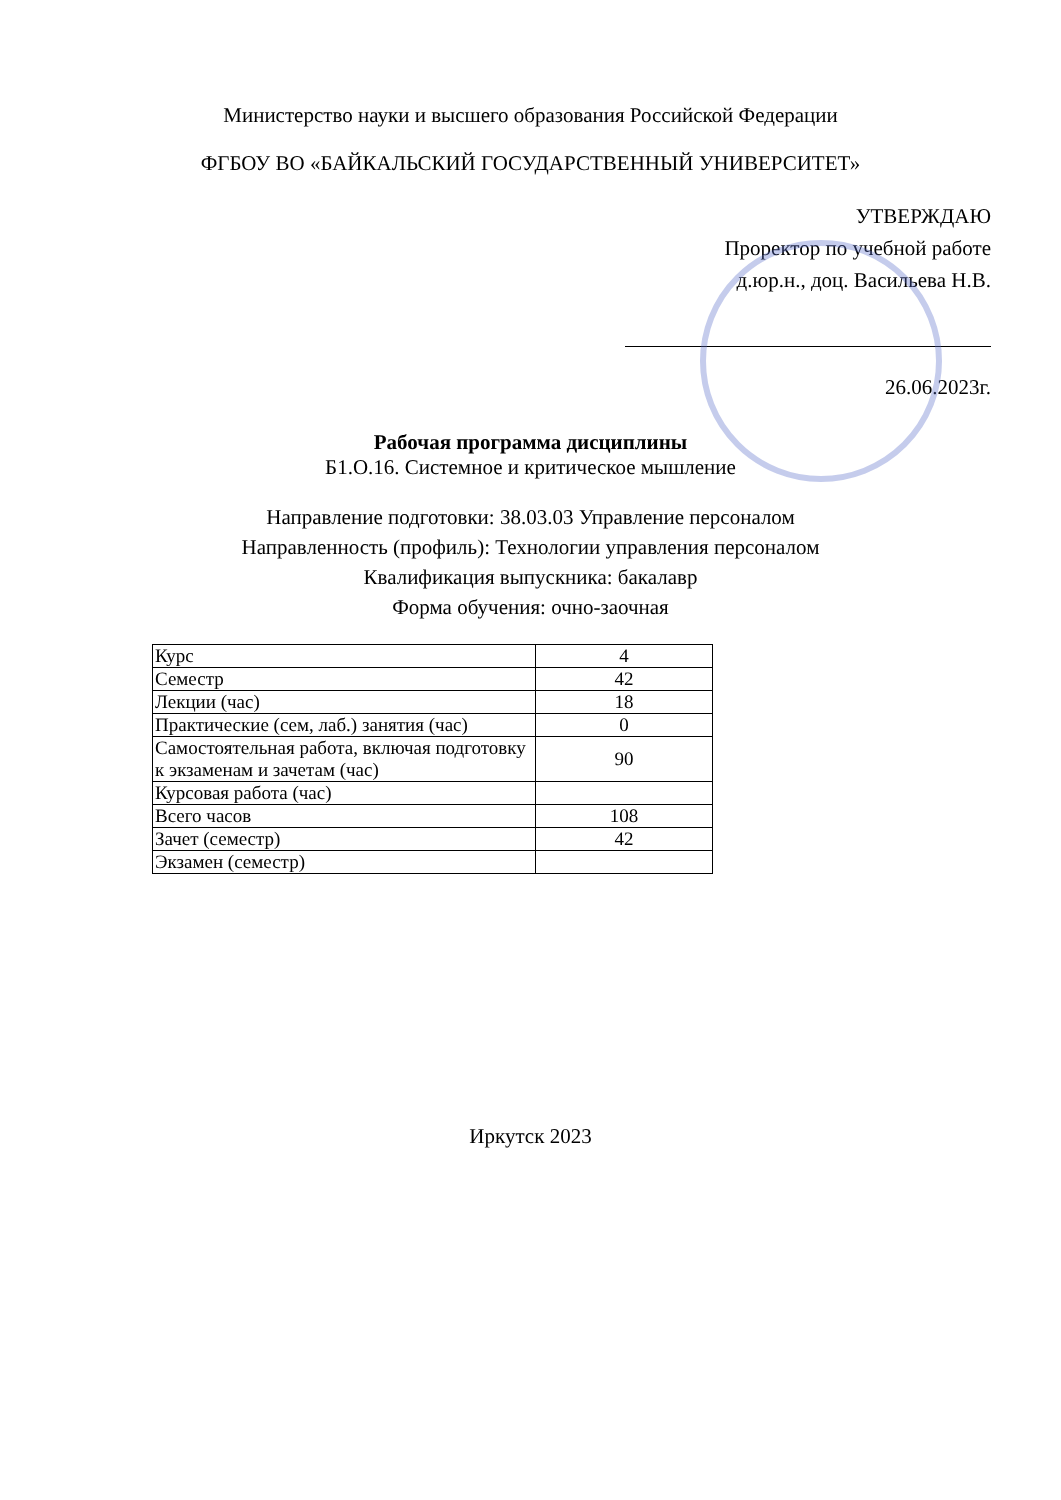Министерство науки и высшего образования Российской Федерации
ФГБОУ ВО «БАЙКАЛЬСКИЙ ГОСУДАРСТВЕННЫЙ УНИВЕРСИТЕТ»
УТВЕРЖДАЮ
Проректор по учебной работе
д.юр.н., доц. Васильева Н.В.
26.06.2023г.
Рабочая программа дисциплины
Б1.О.16. Системное и критическое мышление
Направление подготовки: 38.03.03 Управление персоналом
Направленность (профиль): Технологии управления персоналом
Квалификация выпускника: бакалавр
Форма обучения: очно-заочная
| Курс | 4 |
| Семестр | 42 |
| Лекции (час) | 18 |
| Практические (сем, лаб.) занятия (час) | 0 |
| Самостоятельная работа, включая подготовку к экзаменам и зачетам (час) | 90 |
| Курсовая работа (час) | |
| Всего часов | 108 |
| Зачет (семестр) | 42 |
| Экзамен (семестр) | |
Иркутск 2023